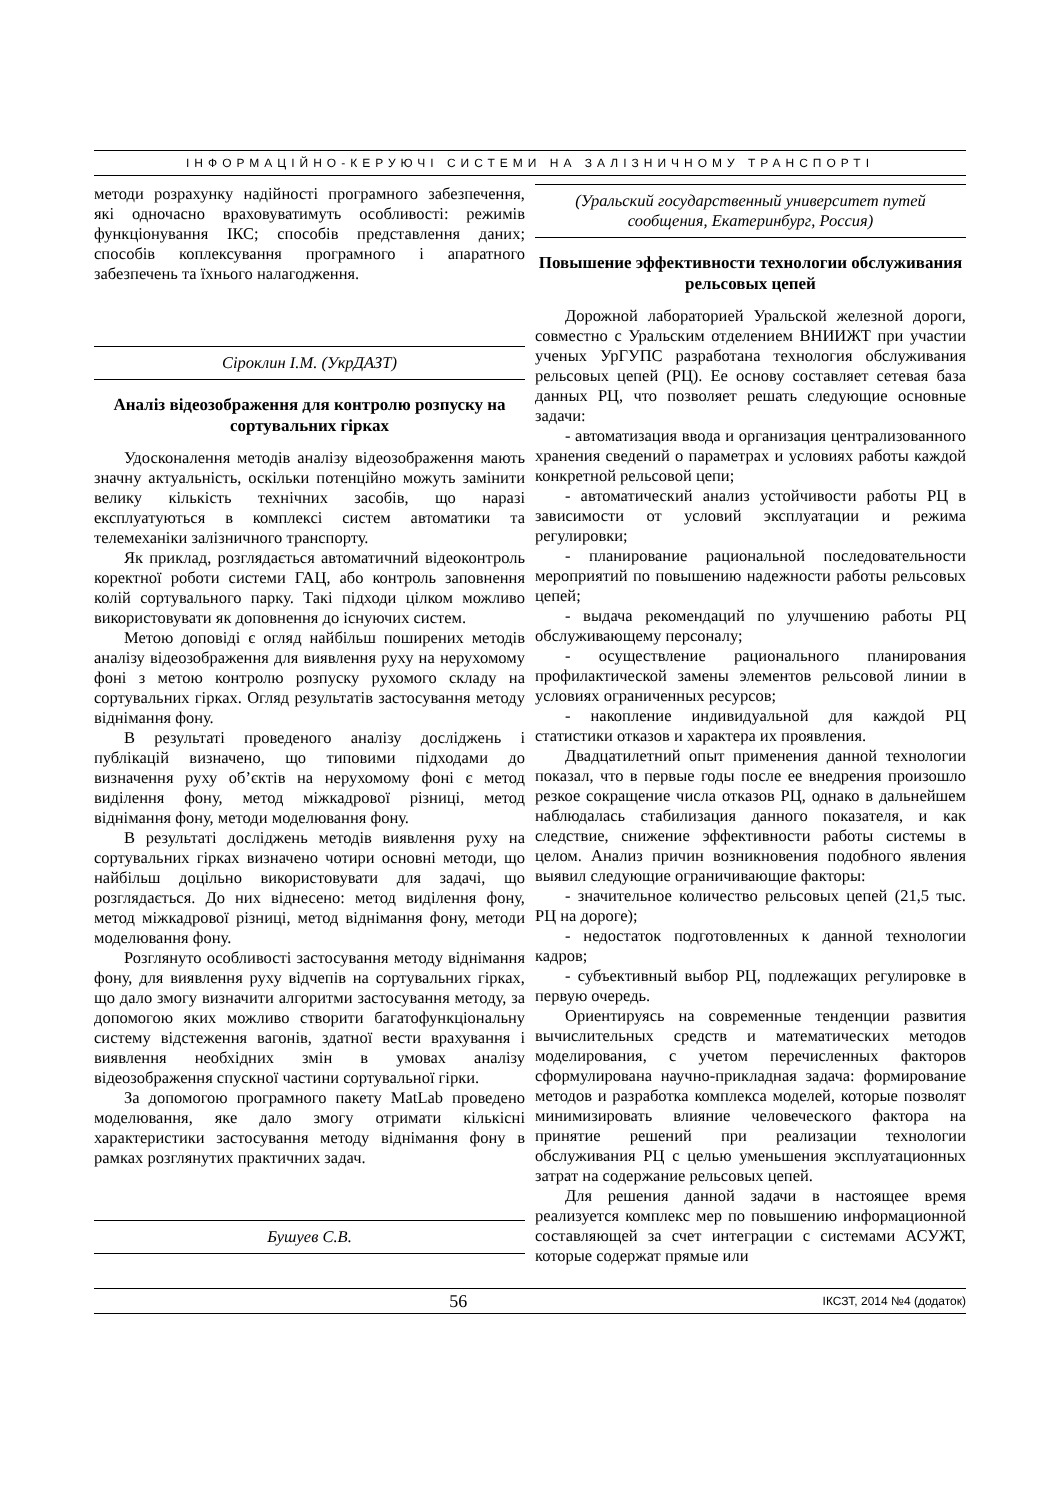ІНФОРМАЦІЙНО-КЕРУЮЧІ СИСТЕМИ НА ЗАЛІЗНИЧНОМУ ТРАНСПОРТІ
методи розрахунку надійності програмного забезпечення, які одночасно враховуватимуть особливості: режимів функціонування ІКС; способів представлення даних; способів коплексування програмного і апаратного забезпечень та їхнього налагодження.
Сіроклин І.М. (УкрДАЗТ)
Аналіз відеозображення для контролю розпуску на сортувальних гірках
Удосконалення методів аналізу відеозображення мають значну актуальність, оскільки потенційно можуть замінити велику кількість технічних засобів, що наразі експлуатуються в комплексі систем автоматики та телемеханіки залізничного транспорту.
Як приклад, розглядається автоматичний відеоконтроль коректної роботи системи ГАЦ, або контроль заповнення колій сортувального парку. Такі підходи цілком можливо використовувати як доповнення до існуючих систем.
Метою доповіді є огляд найбільш поширених методів аналізу відеозображення для виявлення руху на нерухомому фоні з метою контролю розпуску рухомого складу на сортувальних гірках. Огляд результатів застосування методу віднімання фону.
В результаті проведеного аналізу досліджень і публікацій визначено, що типовими підходами до визначення руху об’єктів на нерухомому фоні є метод виділення фону, метод міжкадрової різниці, метод віднімання фону, методи моделювання фону.
В результаті досліджень методів виявлення руху на сортувальних гірках визначено чотири основні методи, що найбільш доцільно використовувати для задачі, що розглядається. До них віднесено: метод виділення фону, метод міжкадрової різниці, метод віднімання фону, методи моделювання фону.
Розглянуто особливості застосування методу віднімання фону, для виявлення руху відчепів на сортувальних гірках, що дало змогу визначити алгоритми застосування методу, за допомогою яких можливо створити багатофункціональну систему відстеження вагонів, здатної вести врахування і виявлення необхідних змін в умовах аналізу відеозображення спускної частини сортувальної гірки.
За допомогою програмного пакету MatLab проведено моделювання, яке дало змогу отримати кількісні характеристики застосування методу віднімання фону в рамках розглянутих практичних задач.
Бушуев С.В.
(Уральский государственный университет путей сообщения, Екатеринбург, Россия)
Повышение эффективности технологии обслуживания рельсовых цепей
Дорожной лабораторией Уральской железной дороги, совместно с Уральским отделением ВНИИЖТ при участии ученых УрГУПС разработана технология обслуживания рельсовых цепей (РЦ). Ее основу составляет сетевая база данных РЦ, что позволяет решать следующие основные задачи:
- автоматизация ввода и организация централизованного хранения сведений о параметрах и условиях работы каждой конкретной рельсовой цепи;
- автоматический анализ устойчивости работы РЦ в зависимости от условий эксплуатации и режима регулировки;
- планирование рациональной последовательности мероприятий по повышению надежности работы рельсовых цепей;
- выдача рекомендаций по улучшению работы РЦ обслуживающему персоналу;
- осуществление рационального планирования профилактической замены элементов рельсовой линии в условиях ограниченных ресурсов;
- накопление индивидуальной для каждой РЦ статистики отказов и характера их проявления.
Двадцатилетний опыт применения данной технологии показал, что в первые годы после ее внедрения произошло резкое сокращение числа отказов РЦ, однако в дальнейшем наблюдалась стабилизация данного показателя, и как следствие, снижение эффективности работы системы в целом. Анализ причин возникновения подобного явления выявил следующие ограничивающие факторы:
- значительное количество рельсовых цепей (21,5 тыс. РЦ на дороге);
- недостаток подготовленных к данной технологии кадров;
- субъективный выбор РЦ, подлежащих регулировке в первую очередь.
Ориентируясь на современные тенденции развития вычислительных средств и математических методов моделирования, с учетом перечисленных факторов сформулирована научно-прикладная задача: формирование методов и разработка комплекса моделей, которые позволят минимизировать влияние человеческого фактора на принятие решений при реализации технологии обслуживания РЦ с целью уменьшения эксплуатационных затрат на содержание рельсовых цепей.
Для решения данной задачи в настоящее время реализуется комплекс мер по повышению информационной составляющей за счет интеграции с системами АСУЖТ, которые содержат прямые или
56 ІКСЗТ, 2014 №4 (додаток)